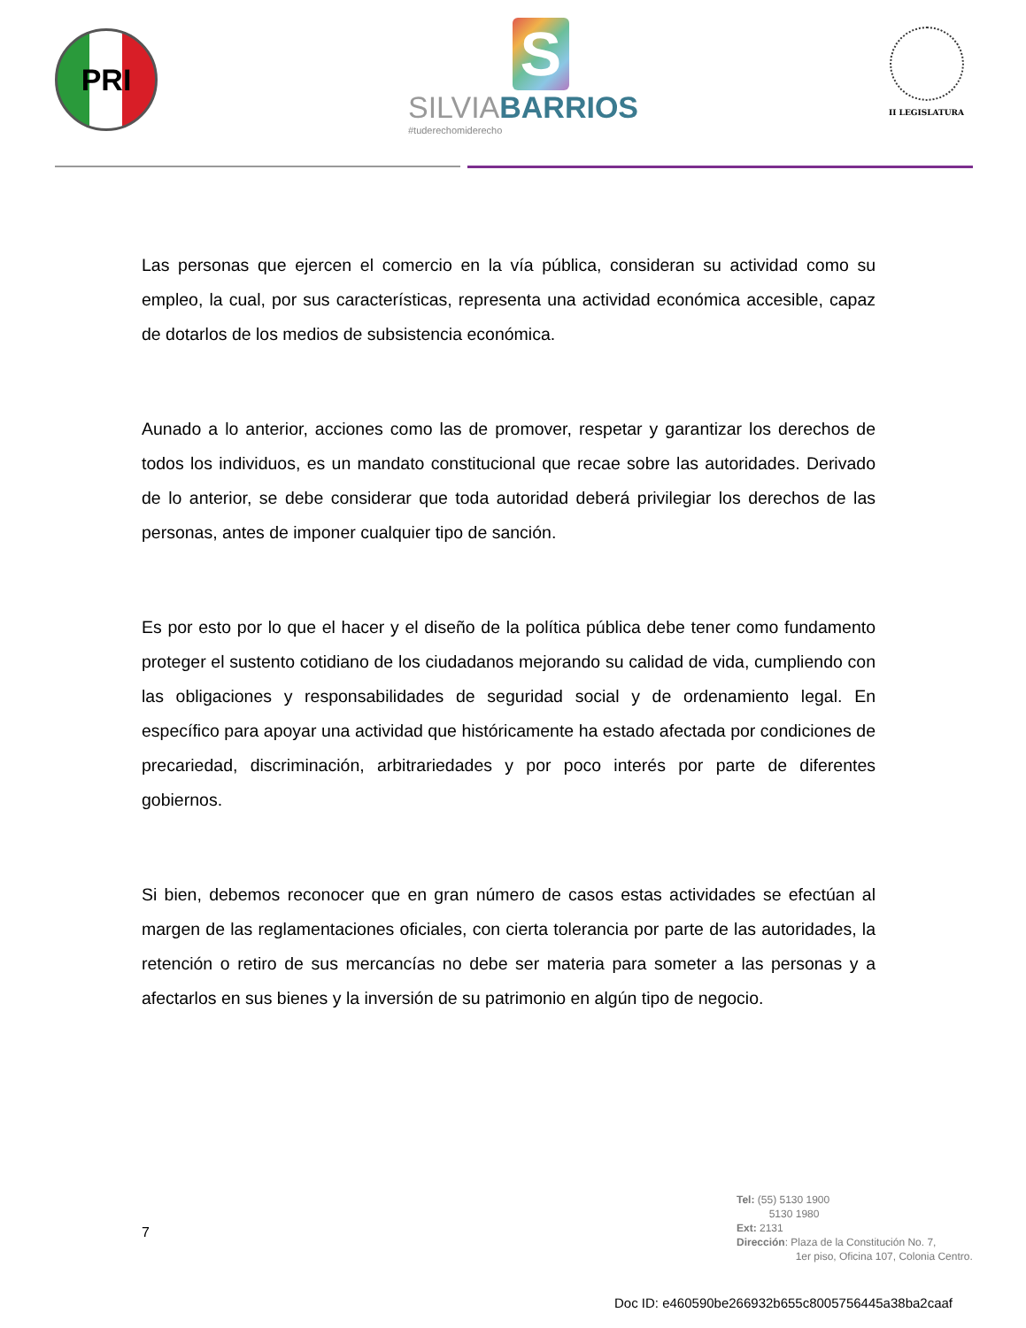PRI
S
SILVIABARRIOS
#tuderechomiderecho
II LEGISLATURA
Las personas que ejercen el comercio en la vía pública, consideran su actividad como su empleo, la cual, por sus características, representa una actividad económica accesible, capaz de dotarlos de los medios de subsistencia económica.
Aunado a lo anterior, acciones como las de promover, respetar y garantizar los derechos de todos los individuos, es un mandato constitucional que recae sobre las autoridades. Derivado de lo anterior, se debe considerar que toda autoridad deberá privilegiar los derechos de las personas, antes de imponer cualquier tipo de sanción.
Es por esto por lo que el hacer y el diseño de la política pública debe tener como fundamento proteger el sustento cotidiano de los ciudadanos mejorando su calidad de vida, cumpliendo con las obligaciones y responsabilidades de seguridad social y de ordenamiento legal. En específico para apoyar una actividad que históricamente ha estado afectada por condiciones de precariedad, discriminación, arbitrariedades y por poco interés por parte de diferentes gobiernos.
Si bien, debemos reconocer que en gran número de casos estas actividades se efectúan al margen de las reglamentaciones oficiales, con cierta tolerancia por parte de las autoridades, la retención o retiro de sus mercancías no debe ser materia para someter a las personas y a afectarlos en sus bienes y la inversión de su patrimonio en algún tipo de negocio.
7
Tel: (55) 5130 1900
5130 1980
Ext: 2131
Dirección: Plaza de la Constitución No. 7,
1er piso, Oficina 107, Colonia Centro.
Doc ID: e460590be266932b655c8005756445a38ba2caaf